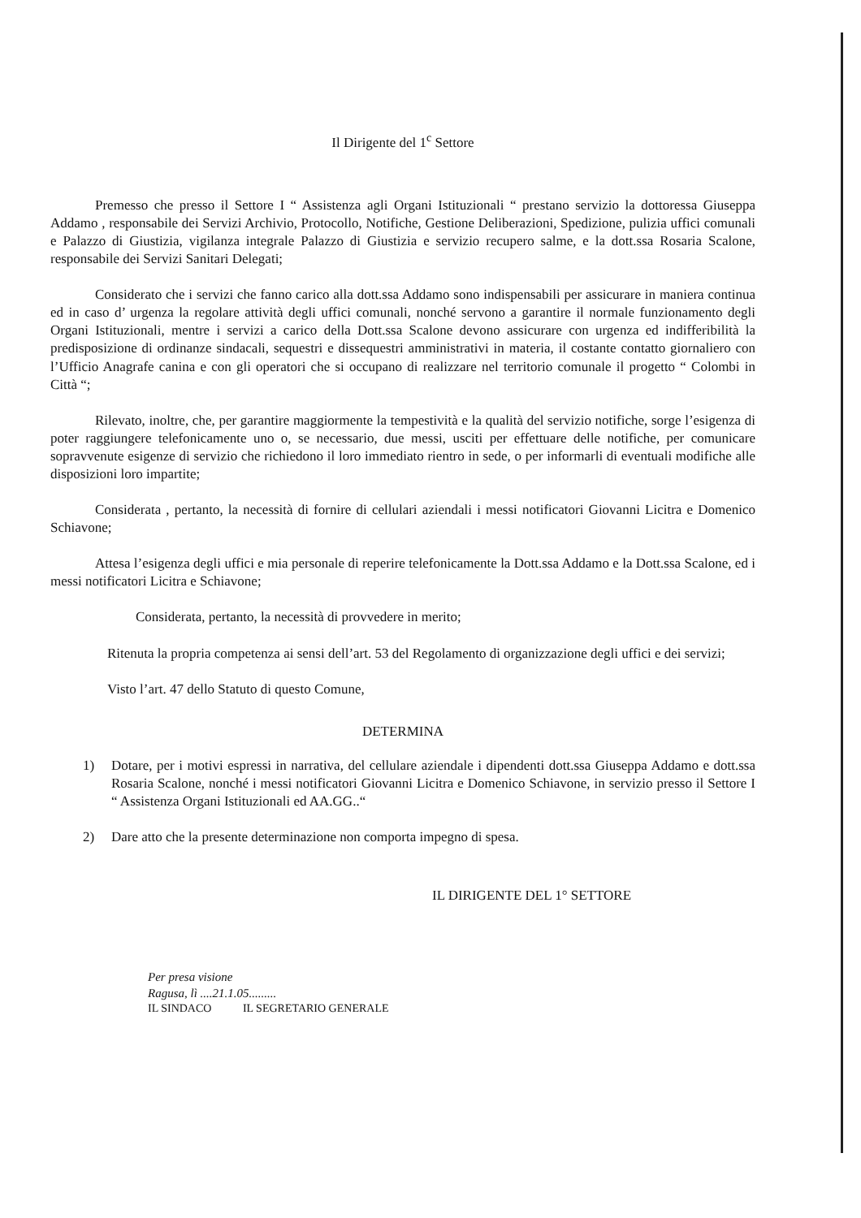Il Dirigente del 1<sup>c</sup> Settore
Premesso che presso il Settore I “ Assistenza agli Organi Istituzionali “ prestano servizio la dottoressa Giuseppa Addamo , responsabile dei Servizi Archivio, Protocollo, Notifiche, Gestione Deliberazioni, Spedizione, pulizia uffici comunali e Palazzo di Giustizia, vigilanza integrale Palazzo di Giustizia e servizio recupero salme, e la dott.ssa Rosaria Scalone, responsabile dei Servizi Sanitari Delegati;
Considerato che i servizi che fanno carico alla dott.ssa Addamo sono indispensabili per assicurare in maniera continua ed in caso d’ urgenza la regolare attività degli uffici comunali, nonché servono a garantire il normale funzionamento degli Organi Istituzionali, mentre i servizi a carico della Dott.ssa Scalone devono assicurare con urgenza ed indifferibilità la predisposizione di ordinanze sindacali, sequestri e dissequestri amministrativi in materia, il costante contatto giornaliero con l’Ufficio Anagrafe canina e con gli operatori che si occupano di realizzare nel territorio comunale il progetto “ Colombi in Città “;
Rilevato, inoltre, che, per garantire maggiormente la tempestività e la qualità del servizio notifiche, sorge l’esigenza di poter raggiungere telefonicamente uno o, se necessario, due messi, usciti per effettuare delle notifiche, per comunicare sopravvenute esigenze di servizio che richiedono il loro immediato rientro in sede, o per informarli di eventuali modifiche alle disposizioni loro impartite;
Considerata , pertanto, la necessità di fornire di cellulari aziendali i messi notificatori Giovanni Licitra e Domenico Schiavone;
Attesa l’esigenza degli uffici e mia personale di reperire telefonicamente la Dott.ssa Addamo e la Dott.ssa Scalone, ed i messi notificatori Licitra e Schiavone;
Considerata, pertanto, la necessità di provvedere in merito;
Ritenuta la propria competenza ai sensi dell’art. 53 del Regolamento di organizzazione degli uffici e dei servizi;
Visto l’art. 47 dello Statuto di questo Comune,
DETERMINA
1) Dotare, per i motivi espressi in narrativa, del cellulare aziendale i dipendenti dott.ssa Giuseppa Addamo e dott.ssa Rosaria Scalone, nonché i messi notificatori Giovanni Licitra e Domenico Schiavone, in servizio presso il Settore I “ Assistenza Organi Istituzionali ed AA.GG..“
2) Dare atto che la presente determinazione non comporta impegno di spesa.
IL DIRIGENTE DEL 1° SETTORE
Per presa visione
Ragusa, lì ....21.1.05.........
IL SINDACO IL SEGRETARIO GENERALE